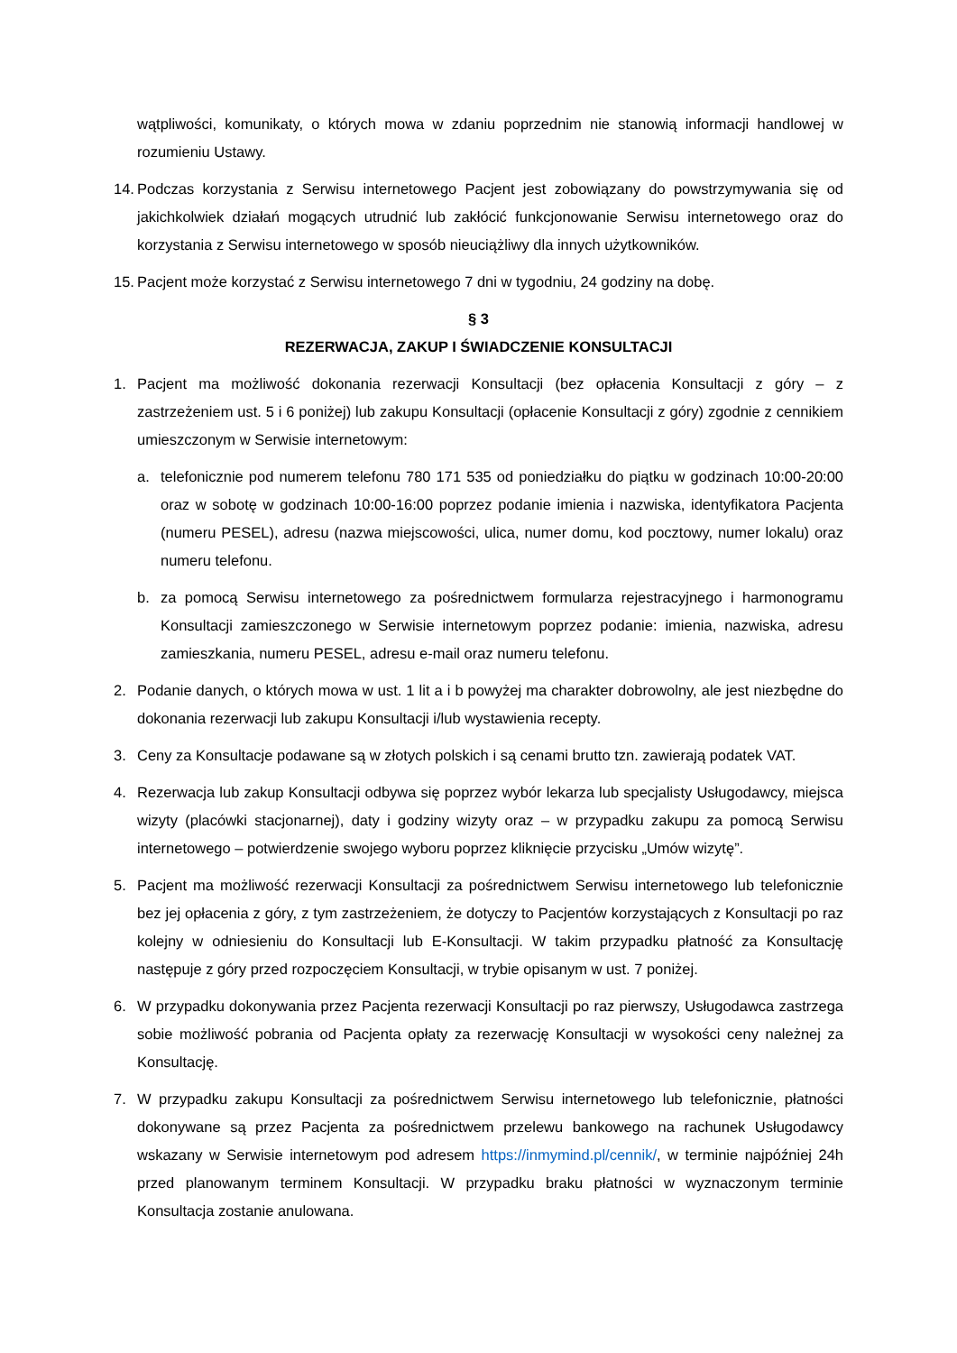wątpliwości, komunikaty, o których mowa w zdaniu poprzednim nie stanowią informacji handlowej w rozumieniu Ustawy.
14. Podczas korzystania z Serwisu internetowego Pacjent jest zobowiązany do powstrzymywania się od jakichkolwiek działań mogących utrudnić lub zakłócić funkcjonowanie Serwisu internetowego oraz do korzystania z Serwisu internetowego w sposób nieuciążliwy dla innych użytkowników.
15. Pacjent może korzystać z Serwisu internetowego 7 dni w tygodniu, 24 godziny na dobę.
§ 3
REZERWACJA, ZAKUP I ŚWIADCZENIE KONSULTACJI
1. Pacjent ma możliwość dokonania rezerwacji Konsultacji (bez opłacenia Konsultacji z góry – z zastrzeżeniem ust. 5 i 6 poniżej) lub zakupu Konsultacji (opłacenie Konsultacji z góry) zgodnie z cennikiem umieszczonym w Serwisie internetowym:
a. telefonicznie pod numerem telefonu 780 171 535 od poniedziałku do piątku w godzinach 10:00-20:00 oraz w sobotę w godzinach 10:00-16:00 poprzez podanie imienia i nazwiska, identyfikatora Pacjenta (numeru PESEL), adresu (nazwa miejscowości, ulica, numer domu, kod pocztowy, numer lokalu) oraz numeru telefonu.
b. za pomocą Serwisu internetowego za pośrednictwem formularza rejestracyjnego i harmonogramu Konsultacji zamieszczonego w Serwisie internetowym poprzez podanie: imienia, nazwiska, adresu zamieszkania, numeru PESEL, adresu e-mail oraz numeru telefonu.
2. Podanie danych, o których mowa w ust. 1 lit a i b powyżej ma charakter dobrowolny, ale jest niezbędne do dokonania rezerwacji lub zakupu Konsultacji i/lub wystawienia recepty.
3. Ceny za Konsultacje podawane są w złotych polskich i są cenami brutto tzn. zawierają podatek VAT.
4. Rezerwacja lub zakup Konsultacji odbywa się poprzez wybór lekarza lub specjalisty Usługodawcy, miejsca wizyty (placówki stacjonarnej), daty i godziny wizyty oraz – w przypadku zakupu za pomocą Serwisu internetowego – potwierdzenie swojego wyboru poprzez kliknięcie przycisku „Umów wizytę”.
5. Pacjent ma możliwość rezerwacji Konsultacji za pośrednictwem Serwisu internetowego lub telefonicznie bez jej opłacenia z góry, z tym zastrzeżeniem, że dotyczy to Pacjentów korzystających z Konsultacji po raz kolejny w odniesieniu do Konsultacji lub E-Konsultacji. W takim przypadku płatność za Konsultację następuje z góry przed rozpoczęciem Konsultacji, w trybie opisanym w ust. 7 poniżej.
6. W przypadku dokonywania przez Pacjenta rezerwacji Konsultacji po raz pierwszy, Usługodawca zastrzega sobie możliwość pobrania od Pacjenta opłaty za rezerwację Konsultacji w wysokości ceny należnej za Konsultację.
7. W przypadku zakupu Konsultacji za pośrednictwem Serwisu internetowego lub telefonicznie, płatności dokonywane są przez Pacjenta za pośrednictwem przelewu bankowego na rachunek Usługodawcy wskazany w Serwisie internetowym pod adresem https://inmymind.pl/cennik/, w terminie najpóźniej 24h przed planowanym terminem Konsultacji. W przypadku braku płatności w wyznaczonym terminie Konsultacja zostanie anulowana.